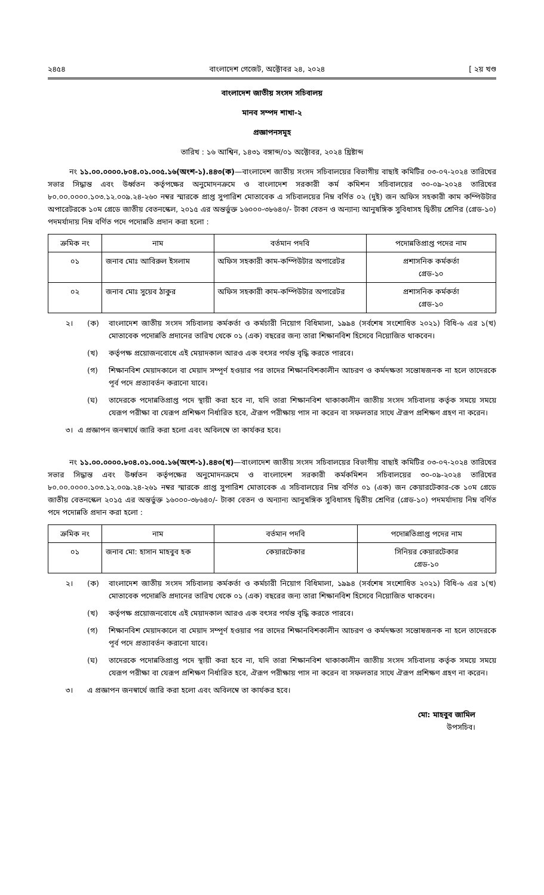২৪৫৪ বাংলাদেশ গেজেট, অক্টোবর ২৪, ২০২৪ [ ২য় খণ্ড
বাংলাদেশ জাতীয় সংসদ সচিবালয়
মানব সম্পদ শাখা-২
প্রজ্ঞাপনসমূহ
তারিখ : ১৬ আশ্বিন, ১৪৩১ বঙ্গাব্দ/০১ অক্টোবর, ২০২৪ খ্রিষ্টাব্দ
নং ১১.০০.০০০০.৮০৪.০১.০০৫.১৬(অংশ-১).৪৪৩(ক)—বাংলাদেশ জাতীয় সংসদ সচিবালয়ের বিভাগীয় বাছাই কমিটির ০৩-০৭-২০২৪ তারিখের সভার সিদ্ধান্ত এবং উর্ধ্বতন কর্তৃপক্ষের অনুমোদনক্রমে ও বাংলাদেশ সরকারী কর্ম কমিশন সচিবালয়ের ৩০-০৯-২০২৪ তারিখের ৮০.০০.০০০০.১০৩.১২.০০৯.২৪-২৬০ নম্বর স্মারকে প্রাপ্ত সুপারিশ মোতাবেক এ সচিবালয়ের নিম্ন বর্ণিত ০২ (দুই) জন অফিস সহকারী কাম কম্পিউটার অপারেটরকে ১০ম গ্রেডে জাতীয় বেতনস্কেল, ২০১৫ এর অন্তর্ভুক্ত ১৬০০০-৩৮৬৪০/- টাকা বেতন ও অন্যান্য আনুষঙ্গিক সুবিধাসহ দ্বিতীয় শ্রেণির (গ্রেড-১০) পদমর্যাদায় নিম্ন বর্ণিত পদে পদোন্নতি প্রদান করা হলো :
| ক্রমিক নং | নাম | বর্তমান পদবি | পদোন্নতিপ্রাপ্ত পদের নাম |
| --- | --- | --- | --- |
| ০১ | জনাব মোঃ আবিরুল ইসলাম | অফিস সহকারী কাম-কম্পিউটার অপারেটর | প্রশাসনিক কর্মকর্তা গ্রেড-১০ |
| ০২ | জনাব মোঃ সুয়েব ঠাকুর | অফিস সহকারী কাম-কম্পিউটার অপারেটর | প্রশাসনিক কর্মকর্তা গ্রেড-১০ |
২। (ক) বাংলাদেশ জাতীয় সংসদ সচিবালয় কর্মকর্তা ও কর্মচারী নিয়োগ বিধিমালা, ১৯৯৪ (সর্বশেষ সংশোধিত ২০২১) বিধি-৬ এর ১(খ) মোতাবেক পদোন্নতি প্রদানের তারিখ থেকে ০১ (এক) বছরের জন্য তারা শিক্ষানবিশ হিসেবে নিয়োজিত থাকবেন।
(খ) কর্তৃপক্ষ প্রয়োজনবোধে এই মেয়াদকাল আরও এক বৎসর পর্যন্ত বৃদ্ধি করতে পারবে।
(গ) শিক্ষানবিশ মেয়াদকালে বা মেয়াদ সম্পূর্ণ হওয়ার পর তাদের শিক্ষানবিশকালীন আচরণ ও কর্মদক্ষতা সন্তোষজনক না হলে তাদেরকে পূর্ব পদে প্রত্যাবর্তন করানো যাবে।
(ঘ) তাদেরকে পদোন্নতিপ্রাপ্ত পদে স্থায়ী করা হবে না, যদি তারা শিক্ষানবিশ থাকাকালীন জাতীয় সংসদ সচিবালয় কর্তৃক সময়ে সময়ে যেরূপ পরীক্ষা বা যেরূপ প্রশিক্ষণ নির্ধারিত হবে, ঐরূপ পরীক্ষায় পাস না করেন বা সফলতার সাথে ঐরূপ প্রশিক্ষণ গ্রহণ না করেন।
৩। এ প্রজ্ঞাপন জনস্বার্থে জারি করা হলো এবং অবিলম্বে তা কার্যকর হবে।
নং ১১.০০.০০০০.৮০৪.০১.০০৫.১৬(অংশ-১).৪৪৩(খ)—বাংলাদেশ জাতীয় সংসদ সচিবালয়ের বিভাগীয় বাছাই কমিটির ০৩-০৭-২০২৪ তারিখের সভার সিদ্ধান্ত এবং উর্ধ্বতন কর্তৃপক্ষের অনুমোদনক্রমে ও বাংলাদেশ সরকারী কর্মকমিশন সচিবালয়ের ৩০-০৯-২০২৪ তারিখের ৮০.০০.০০০০.১০৩.১২.০০৯.২৪-২৬১ নম্বর স্মারকে প্রাপ্ত সুপারিশ মোতাবেক এ সচিবালয়ের নিম্ন বর্ণিত ০১ (এক) জন কেয়ারটেকার-কে ১০ম গ্রেডে জাতীয় বেতনস্কেল ২০১৫ এর অন্তর্ভুক্ত ১৬০০০-৩৮৬৪০/- টাকা বেতন ও অন্যান্য আনুষঙ্গিক সুবিধাসহ দ্বিতীয় শ্রেণির (গ্রেড-১০) পদমর্যাদায় নিম্ন বর্ণিত পদে পদোন্নতি প্রদান করা হলো :
| ক্রমিক নং | নাম | বর্তমান পদবি | পদোন্নতিপ্রাপ্ত পদের নাম |
| --- | --- | --- | --- |
| ০১ | জনাব মো: হাসান মাহবুব হক | কেয়ারটেকার | সিনিয়র কেয়ারটেকার গ্রেড-১০ |
২। (ক) বাংলাদেশ জাতীয় সংসদ সচিবালয় কর্মকর্তা ও কর্মচারী নিয়োগ বিধিমালা, ১৯৯৪ (সর্বশেষ সংশোধিত ২০২১) বিধি-৬ এর ১(খ) মোতাবেক পদোন্নতি প্রদানের তারিখ থেকে ০১ (এক) বছরের জন্য তারা শিক্ষানবিশ হিসেবে নিয়োজিত থাকবেন।
(খ) কর্তৃপক্ষ প্রয়োজনবোধে এই মেয়াদকাল আরও এক বৎসর পর্যন্ত বৃদ্ধি করতে পারবে।
(গ) শিক্ষানবিশ মেয়াদকালে বা মেয়াদ সম্পূর্ণ হওয়ার পর তাদের শিক্ষানবিশকালীন আচরণ ও কর্মদক্ষতা সন্তোষজনক না হলে তাদেরকে পূর্ব পদে প্রত্যাবর্তন করানো যাবে।
(ঘ) তাদেরকে পদোন্নতিপ্রাপ্ত পদে স্থায়ী করা হবে না, যদি তারা শিক্ষানবিশ থাকাকালীন জাতীয় সংসদ সচিবালয় কর্তৃক সময়ে সময়ে যেরূপ পরীক্ষা বা যেরূপ প্রশিক্ষণ নির্ধারিত হবে, ঐরূপ পরীক্ষায় পাস না করেন বা সফলতার সাথে ঐরূপ প্রশিক্ষণ গ্রহণ না করেন।
৩। এ প্রজ্ঞাপন জনস্বার্থে জারি করা হলো এবং অবিলম্বে তা কার্যকর হবে।
মো: মাহবুব জামিল
উপসচিব।